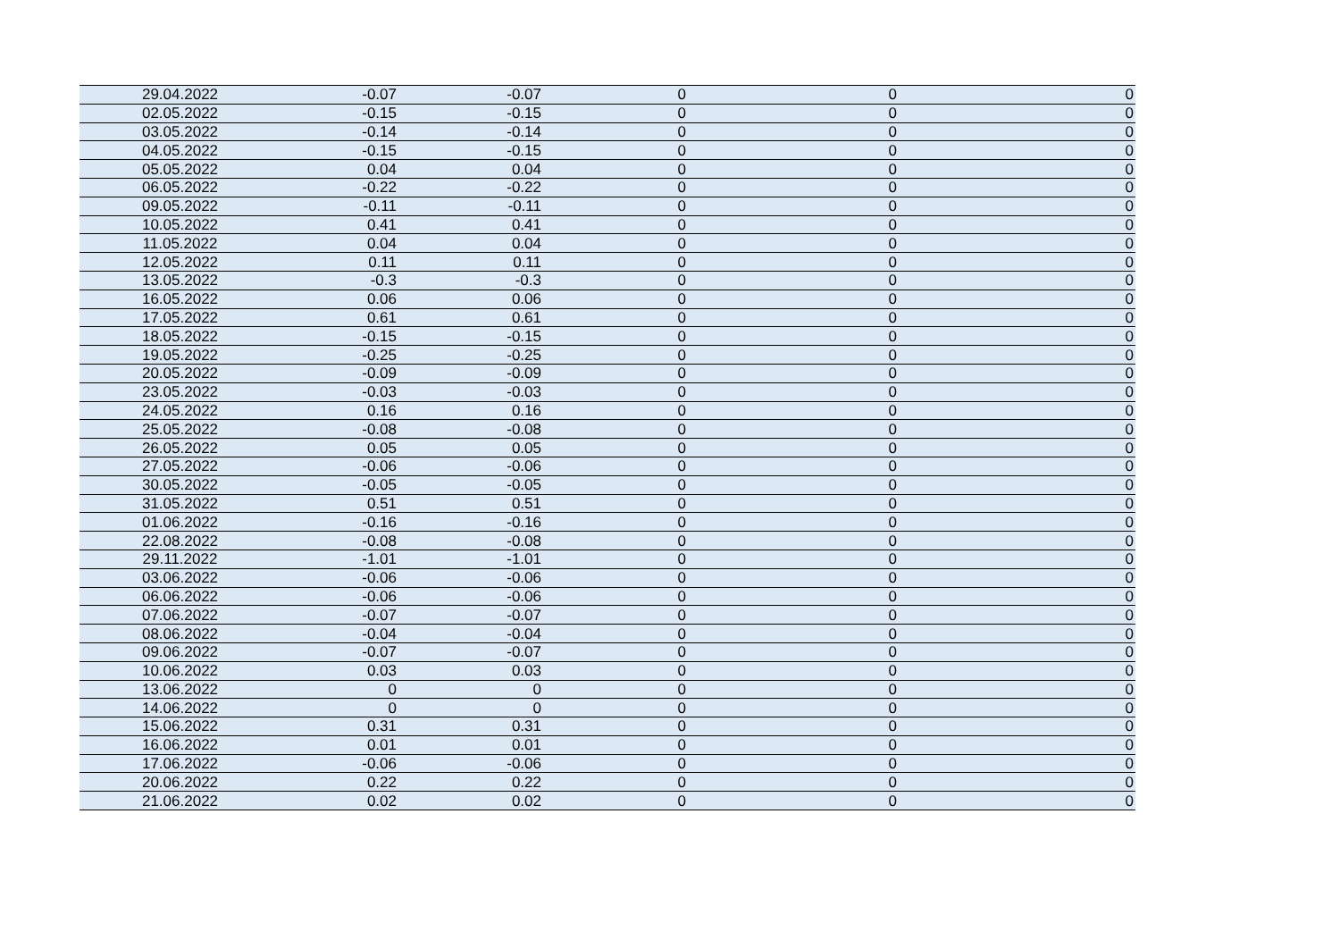| 29.04.2022 | -0.07 | -0.07 | 0 | 0 | 0 |
| 02.05.2022 | -0.15 | -0.15 | 0 | 0 | 0 |
| 03.05.2022 | -0.14 | -0.14 | 0 | 0 | 0 |
| 04.05.2022 | -0.15 | -0.15 | 0 | 0 | 0 |
| 05.05.2022 | 0.04 | 0.04 | 0 | 0 | 0 |
| 06.05.2022 | -0.22 | -0.22 | 0 | 0 | 0 |
| 09.05.2022 | -0.11 | -0.11 | 0 | 0 | 0 |
| 10.05.2022 | 0.41 | 0.41 | 0 | 0 | 0 |
| 11.05.2022 | 0.04 | 0.04 | 0 | 0 | 0 |
| 12.05.2022 | 0.11 | 0.11 | 0 | 0 | 0 |
| 13.05.2022 | -0.3 | -0.3 | 0 | 0 | 0 |
| 16.05.2022 | 0.06 | 0.06 | 0 | 0 | 0 |
| 17.05.2022 | 0.61 | 0.61 | 0 | 0 | 0 |
| 18.05.2022 | -0.15 | -0.15 | 0 | 0 | 0 |
| 19.05.2022 | -0.25 | -0.25 | 0 | 0 | 0 |
| 20.05.2022 | -0.09 | -0.09 | 0 | 0 | 0 |
| 23.05.2022 | -0.03 | -0.03 | 0 | 0 | 0 |
| 24.05.2022 | 0.16 | 0.16 | 0 | 0 | 0 |
| 25.05.2022 | -0.08 | -0.08 | 0 | 0 | 0 |
| 26.05.2022 | 0.05 | 0.05 | 0 | 0 | 0 |
| 27.05.2022 | -0.06 | -0.06 | 0 | 0 | 0 |
| 30.05.2022 | -0.05 | -0.05 | 0 | 0 | 0 |
| 31.05.2022 | 0.51 | 0.51 | 0 | 0 | 0 |
| 01.06.2022 | -0.16 | -0.16 | 0 | 0 | 0 |
| 22.08.2022 | -0.08 | -0.08 | 0 | 0 | 0 |
| 29.11.2022 | -1.01 | -1.01 | 0 | 0 | 0 |
| 03.06.2022 | -0.06 | -0.06 | 0 | 0 | 0 |
| 06.06.2022 | -0.06 | -0.06 | 0 | 0 | 0 |
| 07.06.2022 | -0.07 | -0.07 | 0 | 0 | 0 |
| 08.06.2022 | -0.04 | -0.04 | 0 | 0 | 0 |
| 09.06.2022 | -0.07 | -0.07 | 0 | 0 | 0 |
| 10.06.2022 | 0.03 | 0.03 | 0 | 0 | 0 |
| 13.06.2022 | 0 | 0 | 0 | 0 | 0 |
| 14.06.2022 | 0 | 0 | 0 | 0 | 0 |
| 15.06.2022 | 0.31 | 0.31 | 0 | 0 | 0 |
| 16.06.2022 | 0.01 | 0.01 | 0 | 0 | 0 |
| 17.06.2022 | -0.06 | -0.06 | 0 | 0 | 0 |
| 20.06.2022 | 0.22 | 0.22 | 0 | 0 | 0 |
| 21.06.2022 | 0.02 | 0.02 | 0 | 0 | 0 |